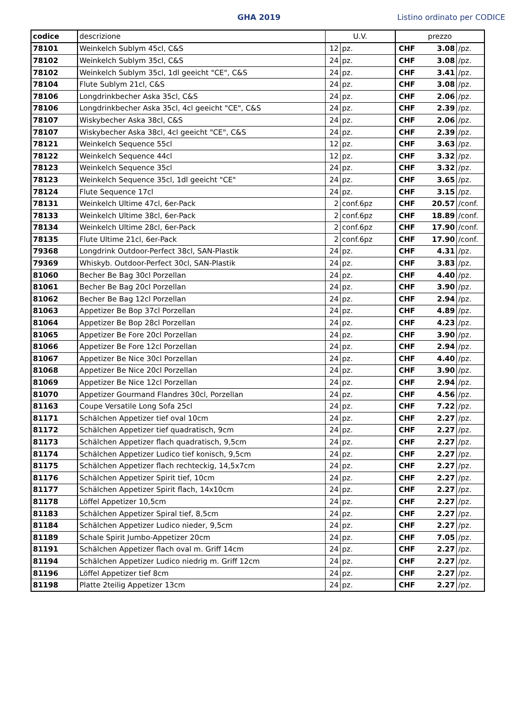GHA 2019 Listino ordinato per CODICE
| codice | descrizione | U.V. | | prezzo | | |
| --- | --- | --- | --- | --- | --- | --- |
| 78101 | Weinkelch Sublym 45cl, C&S | 12 | pz. | CHF | 3.08 | /pz. |
| 78102 | Weinkelch Sublym 35cl, C&S | 24 | pz. | CHF | 3.08 | /pz. |
| 78102 | Weinkelch Sublym 35cl, 1dl geeicht "CE", C&S | 24 | pz. | CHF | 3.41 | /pz. |
| 78104 | Flute Sublym 21cl, C&S | 24 | pz. | CHF | 3.08 | /pz. |
| 78106 | Longdrinkbecher Aska 35cl, C&S | 24 | pz. | CHF | 2.06 | /pz. |
| 78106 | Longdrinkbecher Aska 35cl, 4cl geeicht "CE", C&S | 24 | pz. | CHF | 2.39 | /pz. |
| 78107 | Wiskybecher Aska 38cl, C&S | 24 | pz. | CHF | 2.06 | /pz. |
| 78107 | Wiskybecher Aska 38cl, 4cl geeicht "CE", C&S | 24 | pz. | CHF | 2.39 | /pz. |
| 78121 | Weinkelch Sequence 55cl | 12 | pz. | CHF | 3.63 | /pz. |
| 78122 | Weinkelch Sequence 44cl | 12 | pz. | CHF | 3.32 | /pz. |
| 78123 | Weinkelch Sequence 35cl | 24 | pz. | CHF | 3.32 | /pz. |
| 78123 | Weinkelch Sequence 35cl, 1dl geeicht "CE" | 24 | pz. | CHF | 3.65 | /pz. |
| 78124 | Flute Sequence 17cl | 24 | pz. | CHF | 3.15 | /pz. |
| 78131 | Weinkelch Ultime 47cl, 6er-Pack | 2 | conf.6pz | CHF | 20.57 | /conf. |
| 78133 | Weinkelch Ultime 38cl, 6er-Pack | 2 | conf.6pz | CHF | 18.89 | /conf. |
| 78134 | Weinkelch Ultime 28cl, 6er-Pack | 2 | conf.6pz | CHF | 17.90 | /conf. |
| 78135 | Flute Ultime 21cl, 6er-Pack | 2 | conf.6pz | CHF | 17.90 | /conf. |
| 79368 | Longdrink Outdoor-Perfect 38cl, SAN-Plastik | 24 | pz. | CHF | 4.31 | /pz. |
| 79369 | Whiskyb. Outdoor-Perfect 30cl, SAN-Plastik | 24 | pz. | CHF | 3.83 | /pz. |
| 81060 | Becher Be Bag 30cl Porzellan | 24 | pz. | CHF | 4.40 | /pz. |
| 81061 | Becher Be Bag 20cl Porzellan | 24 | pz. | CHF | 3.90 | /pz. |
| 81062 | Becher Be Bag 12cl Porzellan | 24 | pz. | CHF | 2.94 | /pz. |
| 81063 | Appetizer Be Bop 37cl Porzellan | 24 | pz. | CHF | 4.89 | /pz. |
| 81064 | Appetizer Be Bop 28cl Porzellan | 24 | pz. | CHF | 4.23 | /pz. |
| 81065 | Appetizer Be Fore 20cl Porzellan | 24 | pz. | CHF | 3.90 | /pz. |
| 81066 | Appetizer Be Fore 12cl Porzellan | 24 | pz. | CHF | 2.94 | /pz. |
| 81067 | Appetizer Be Nice 30cl Porzellan | 24 | pz. | CHF | 4.40 | /pz. |
| 81068 | Appetizer Be Nice 20cl Porzellan | 24 | pz. | CHF | 3.90 | /pz. |
| 81069 | Appetizer Be Nice 12cl Porzellan | 24 | pz. | CHF | 2.94 | /pz. |
| 81070 | Appetizer Gourmand Flandres 30cl, Porzellan | 24 | pz. | CHF | 4.56 | /pz. |
| 81163 | Coupe Versatile Long Sofa 25cl | 24 | pz. | CHF | 7.22 | /pz. |
| 81171 | Schälchen Appetizer tief oval 10cm | 24 | pz. | CHF | 2.27 | /pz. |
| 81172 | Schälchen Appetizer tief quadratisch, 9cm | 24 | pz. | CHF | 2.27 | /pz. |
| 81173 | Schälchen Appetizer flach quadratisch, 9,5cm | 24 | pz. | CHF | 2.27 | /pz. |
| 81174 | Schälchen Appetizer Ludico tief konisch, 9,5cm | 24 | pz. | CHF | 2.27 | /pz. |
| 81175 | Schälchen Appetizer flach rechteckig, 14,5x7cm | 24 | pz. | CHF | 2.27 | /pz. |
| 81176 | Schälchen Appetizer Spirit tief, 10cm | 24 | pz. | CHF | 2.27 | /pz. |
| 81177 | Schälchen Appetizer Spirit flach, 14x10cm | 24 | pz. | CHF | 2.27 | /pz. |
| 81178 | Löffel Appetizer 10,5cm | 24 | pz. | CHF | 2.27 | /pz. |
| 81183 | Schälchen Appetizer Spiral tief, 8,5cm | 24 | pz. | CHF | 2.27 | /pz. |
| 81184 | Schälchen Appetizer Ludico nieder, 9,5cm | 24 | pz. | CHF | 2.27 | /pz. |
| 81189 | Schale Spirit Jumbo-Appetizer 20cm | 24 | pz. | CHF | 7.05 | /pz. |
| 81191 | Schälchen Appetizer flach oval m. Griff 14cm | 24 | pz. | CHF | 2.27 | /pz. |
| 81194 | Schälchen Appetizer Ludico niedrig m. Griff 12cm | 24 | pz. | CHF | 2.27 | /pz. |
| 81196 | Löffel Appetizer tief 8cm | 24 | pz. | CHF | 2.27 | /pz. |
| 81198 | Platte 2teilig Appetizer 13cm | 24 | pz. | CHF | 2.27 | /pz. |